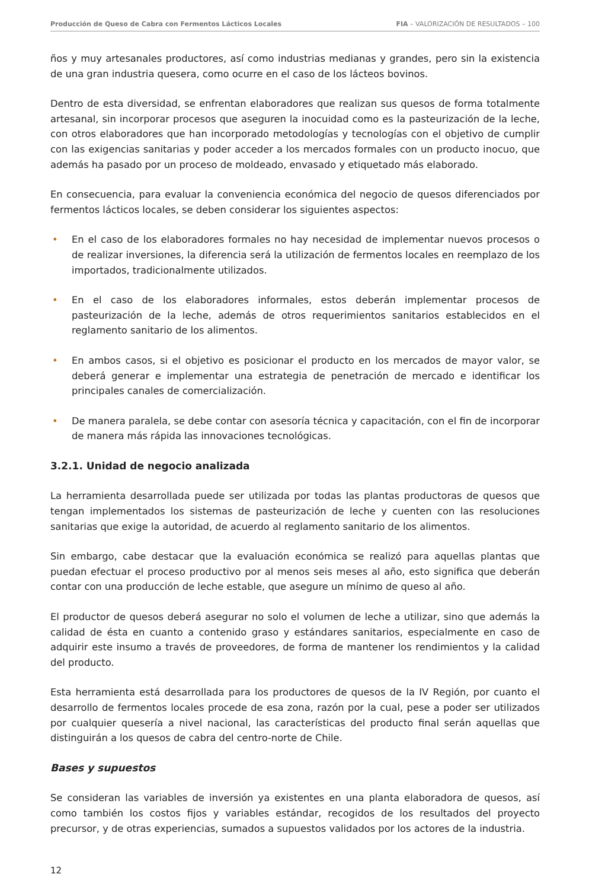Producción de Queso de Cabra con Fermentos Lácticos Locales FIA – VALORIZACIÓN DE RESULTADOS – 100
ños y muy artesanales productores, así como industrias medianas y grandes, pero sin la existencia de una gran industria quesera, como ocurre en el caso de los lácteos bovinos.
Dentro de esta diversidad, se enfrentan elaboradores que realizan sus quesos de forma totalmente artesanal, sin incorporar procesos que aseguren la inocuidad como es la pasteurización de la leche, con otros elaboradores que han incorporado metodologías y tecnologías con el objetivo de cumplir con las exigencias sanitarias y poder acceder a los mercados formales con un producto inocuo, que además ha pasado por un proceso de moldeado, envasado y etiquetado más elaborado.
En consecuencia, para evaluar la conveniencia económica del negocio de quesos diferenciados por fermentos lácticos locales, se deben considerar los siguientes aspectos:
• En el caso de los elaboradores formales no hay necesidad de implementar nuevos procesos o de realizar inversiones, la diferencia será la utilización de fermentos locales en reemplazo de los importados, tradicionalmente utilizados.
• En el caso de los elaboradores informales, estos deberán implementar procesos de pasteurización de la leche, además de otros requerimientos sanitarios establecidos en el reglamento sanitario de los alimentos.
• En ambos casos, si el objetivo es posicionar el producto en los mercados de mayor valor, se deberá generar e implementar una estrategia de penetración de mercado e identificar los principales canales de comercialización.
• De manera paralela, se debe contar con asesoría técnica y capacitación, con el fin de incorporar de manera más rápida las innovaciones tecnológicas.
3.2.1. Unidad de negocio analizada
La herramienta desarrollada puede ser utilizada por todas las plantas productoras de quesos que tengan implementados los sistemas de pasteurización de leche y cuenten con las resoluciones sanitarias que exige la autoridad, de acuerdo al reglamento sanitario de los alimentos.
Sin embargo, cabe destacar que la evaluación económica se realizó para aquellas plantas que puedan efectuar el proceso productivo por al menos seis meses al año, esto significa que deberán contar con una producción de leche estable, que asegure un mínimo de queso al año.
El productor de quesos deberá asegurar no solo el volumen de leche a utilizar, sino que además la calidad de ésta en cuanto a contenido graso y estándares sanitarios, especialmente en caso de adquirir este insumo a través de proveedores, de forma de mantener los rendimientos y la calidad del producto.
Esta herramienta está desarrollada para los productores de quesos de la IV Región, por cuanto el desarrollo de fermentos locales procede de esa zona, razón por la cual, pese a poder ser utilizados por cualquier quesería a nivel nacional, las características del producto final serán aquellas que distinguirán a los quesos de cabra del centro-norte de Chile.
Bases y supuestos
Se consideran las variables de inversión ya existentes en una planta elaboradora de quesos, así como también los costos fijos y variables estándar, recogidos de los resultados del proyecto precursor, y de otras experiencias, sumados a supuestos validados por los actores de la industria.
12